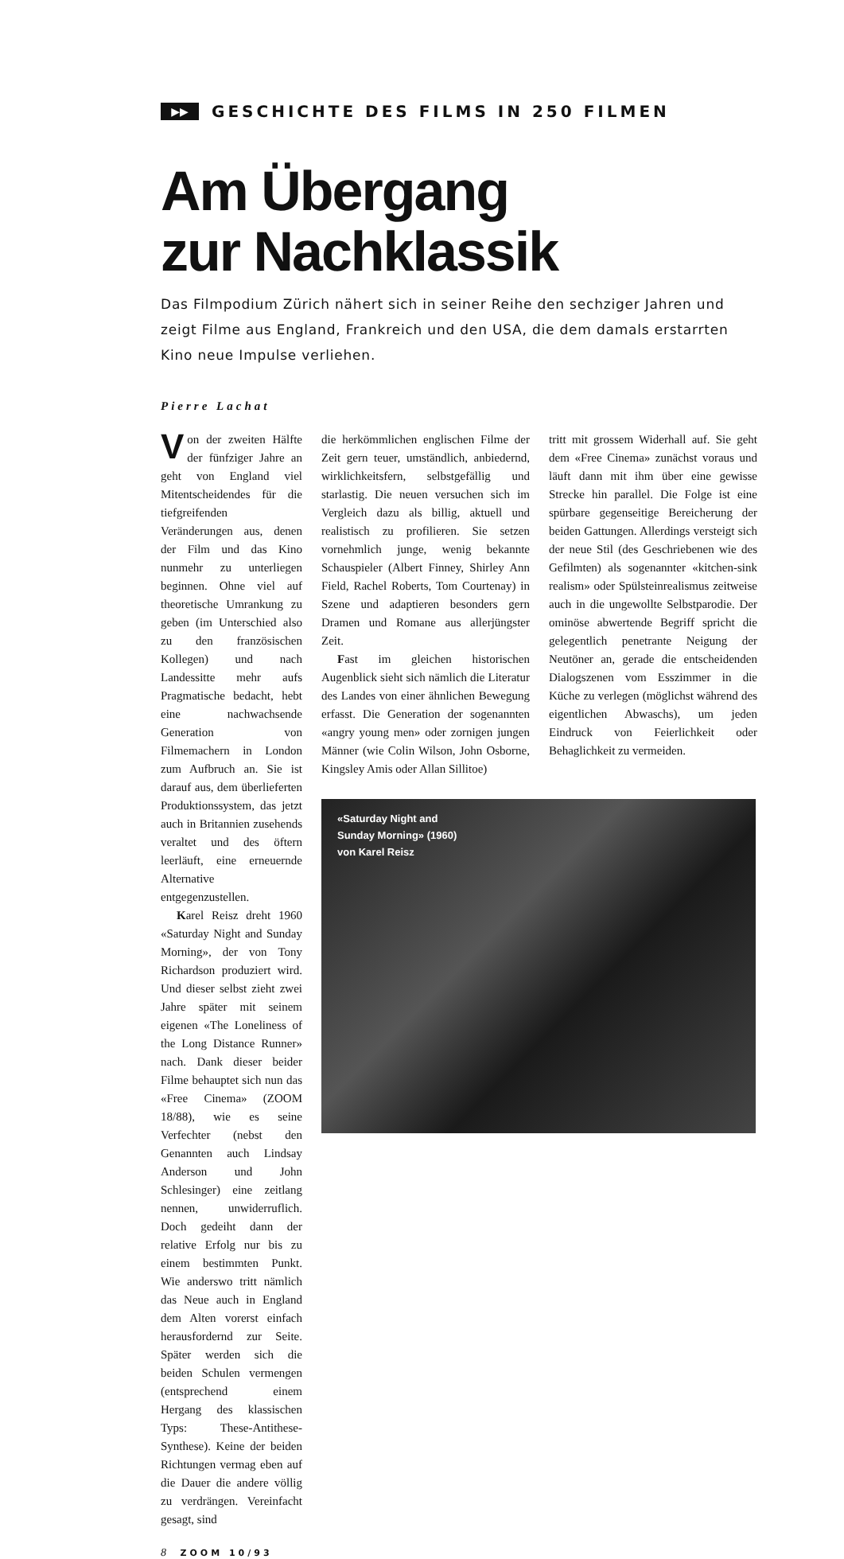▶▶ GESCHICHTE DES FILMS IN 250 FILMEN
Am Übergang
zur Nachklassik
Das Filmpodium Zürich nähert sich in seiner Reihe den sechziger Jahren und zeigt Filme aus England, Frankreich und den USA, die dem damals erstarrten Kino neue Impulse verliehen.
Pierre Lachat
Von der zweiten Hälfte der fünfziger Jahre an geht von England viel Mitentscheidendes für die tiefgreifenden Veränderungen aus, denen der Film und das Kino nunmehr zu unterliegen beginnen. Ohne viel auf theoretische Umrankung zu geben (im Unterschied also zu den französischen Kollegen) und nach Landessitte mehr aufs Pragmatische bedacht, hebt eine nachwachsende Generation von Filmemachern in London zum Aufbruch an. Sie ist darauf aus, dem überlieferten Produktionssystem, das jetzt auch in Britannien zusehends veraltet und des öftern leerläuft, eine erneuernde Alternative entgegenzustellen.
Karel Reisz dreht 1960 «Saturday Night and Sunday Morning», der von Tony Richardson produziert wird. Und dieser selbst zieht zwei Jahre später mit seinem eigenen «The Loneliness of the Long Distance Runner» nach. Dank dieser beider Filme behauptet sich nun das «Free Cinema» (ZOOM 18/88), wie es seine Verfechter (nebst den Genannten auch Lindsay Anderson und John Schlesinger) eine zeitlang nennen, unwiderruflich. Doch gedeiht dann der relative Erfolg nur bis zu einem bestimmten Punkt. Wie anderswo tritt nämlich das Neue auch in England dem Alten vorerst einfach herausfordernd zur Seite. Später werden sich die beiden Schulen vermengen (entsprechend einem Hergang des klassischen Typs: These-Antithese-Synthese). Keine der beiden Richtungen vermag eben auf die Dauer die andere völlig zu verdrängen. Vereinfacht gesagt, sind
die herkömmlichen englischen Filme der Zeit gern teuer, umständlich, anbiedernd, wirklichkeitsfern, selbstgefällig und starlastig. Die neuen versuchen sich im Vergleich dazu als billig, aktuell und realistisch zu profilieren. Sie setzen vornehmlich junge, wenig bekannte Schauspieler (Albert Finney, Shirley Ann Field, Rachel Roberts, Tom Courtenay) in Szene und adaptieren besonders gern Dramen und Romane aus allerjüngster Zeit.
Fast im gleichen historischen Augenblick sieht sich nämlich die Literatur des Landes von einer ähnlichen Bewegung erfasst. Die Generation der sogenannten «angry young men» oder zornigen jungen Männer (wie Colin Wilson, John Osborne, Kingsley Amis oder Allan Sillitoe)
tritt mit grossem Widerhall auf. Sie geht dem «Free Cinema» zunächst voraus und läuft dann mit ihm über eine gewisse Strecke hin parallel. Die Folge ist eine spürbare gegenseitige Bereicherung der beiden Gattungen. Allerdings versteigt sich der neue Stil (des Geschriebenen wie des Gefilmten) als sogenannter «kitchen-sink realism» oder Spülsteinrealismus zeitweise auch in die ungewollte Selbstparodie. Der ominöse abwertende Begriff spricht die gelegentlich penetrante Neigung der Neutöner an, gerade die entscheidenden Dialogszenen vom Esszimmer in die Küche zu verlegen (möglichst während des eigentlichen Abwaschs), um jeden Eindruck von Feierlichkeit oder Behaglichkeit zu vermeiden.
«Saturday Night and Sunday Morning» (1960) von Karel Reisz
8 ZOOM 10/93